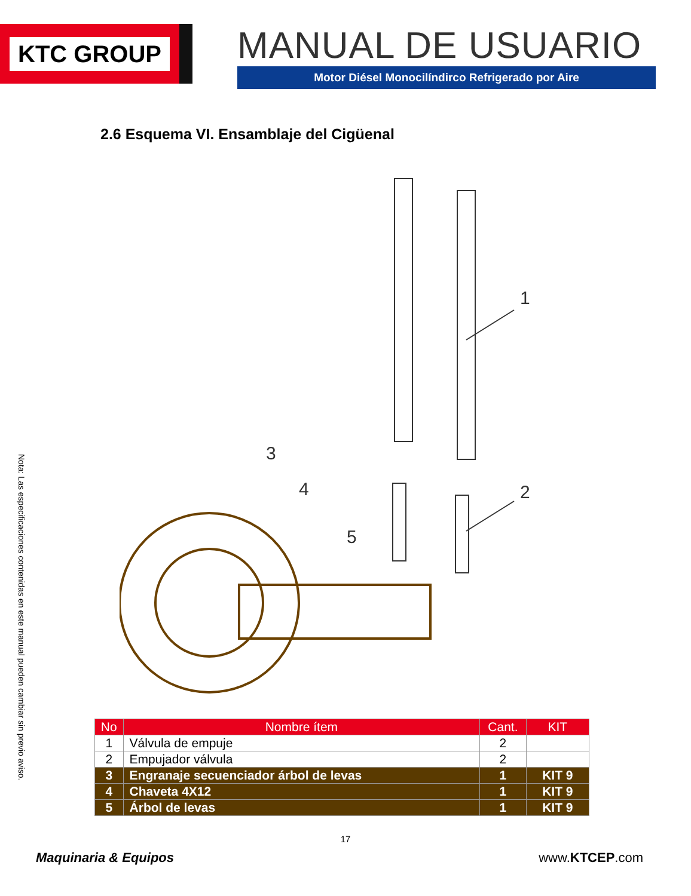KTC GROUP
MANUAL DE USUARIO
Motor Diésel Monocilíndirco Refrigerado por Aire
2.6 Esquema VI. Ensamblaje del Cigüenal
1
2
3
4
5
Nota: Las especificaciones contenidas en este manual pueden cambiar sin previo aviso.
| No | Nombre ítem | Cant. | KIT |
| --- | --- | --- | --- |
| 1 | Válvula de empuje | 2 | |
| 2 | Empujador válvula | 2 | |
| 3 | Engranaje secuenciador árbol de levas | 1 | KIT 9 |
| 4 | Chaveta 4X12 | 1 | KIT 9 |
| 5 | Árbol de levas | 1 | KIT 9 |
17
Maquinaria & Equipos www.KTCEP.com